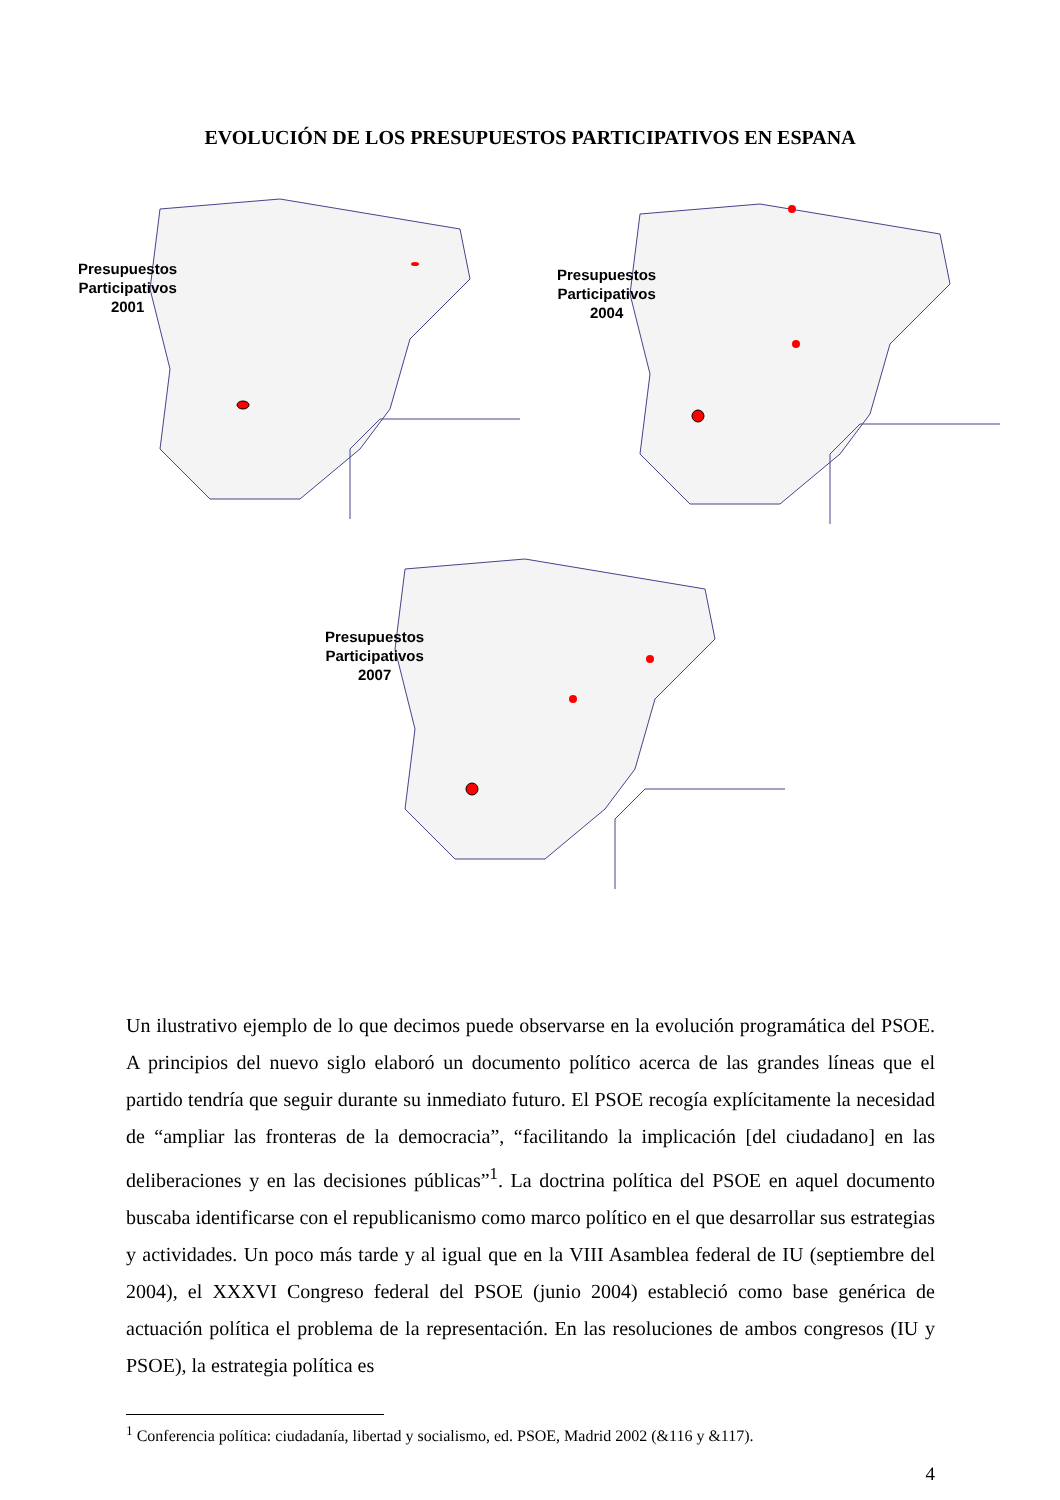EVOLUCIÓN DE LOS PRESUPUESTOS PARTICIPATIVOS EN ESPANA
Presupuestos
Participativos
2001
Presupuestos
Participativos
2004
Presupuestos
Participativos
2007
Un ilustrativo ejemplo de lo que decimos puede observarse en la evolución programática del PSOE. A principios del nuevo siglo elaboró un documento político acerca de las grandes líneas que el partido tendría que seguir durante su inmediato futuro. El PSOE recogía explícitamente la necesidad de “ampliar las fronteras de la democracia”, “facilitando la implicación [del ciudadano] en las deliberaciones y en las decisiones públicas”<sup>1</sup>. La doctrina política del PSOE en aquel documento buscaba identificarse con el republicanismo como marco político en el que desarrollar sus estrategias y actividades. Un poco más tarde y al igual que en la VIII Asamblea federal de IU (septiembre del 2004), el XXXVI Congreso federal del PSOE (junio 2004) estableció como base genérica de actuación política el problema de la representación. En las resoluciones de ambos congresos (IU y PSOE), la estrategia política es
<sup>1</sup> Conferencia política: ciudadanía, libertad y socialismo, ed. PSOE, Madrid 2002 (&116 y &117).
4